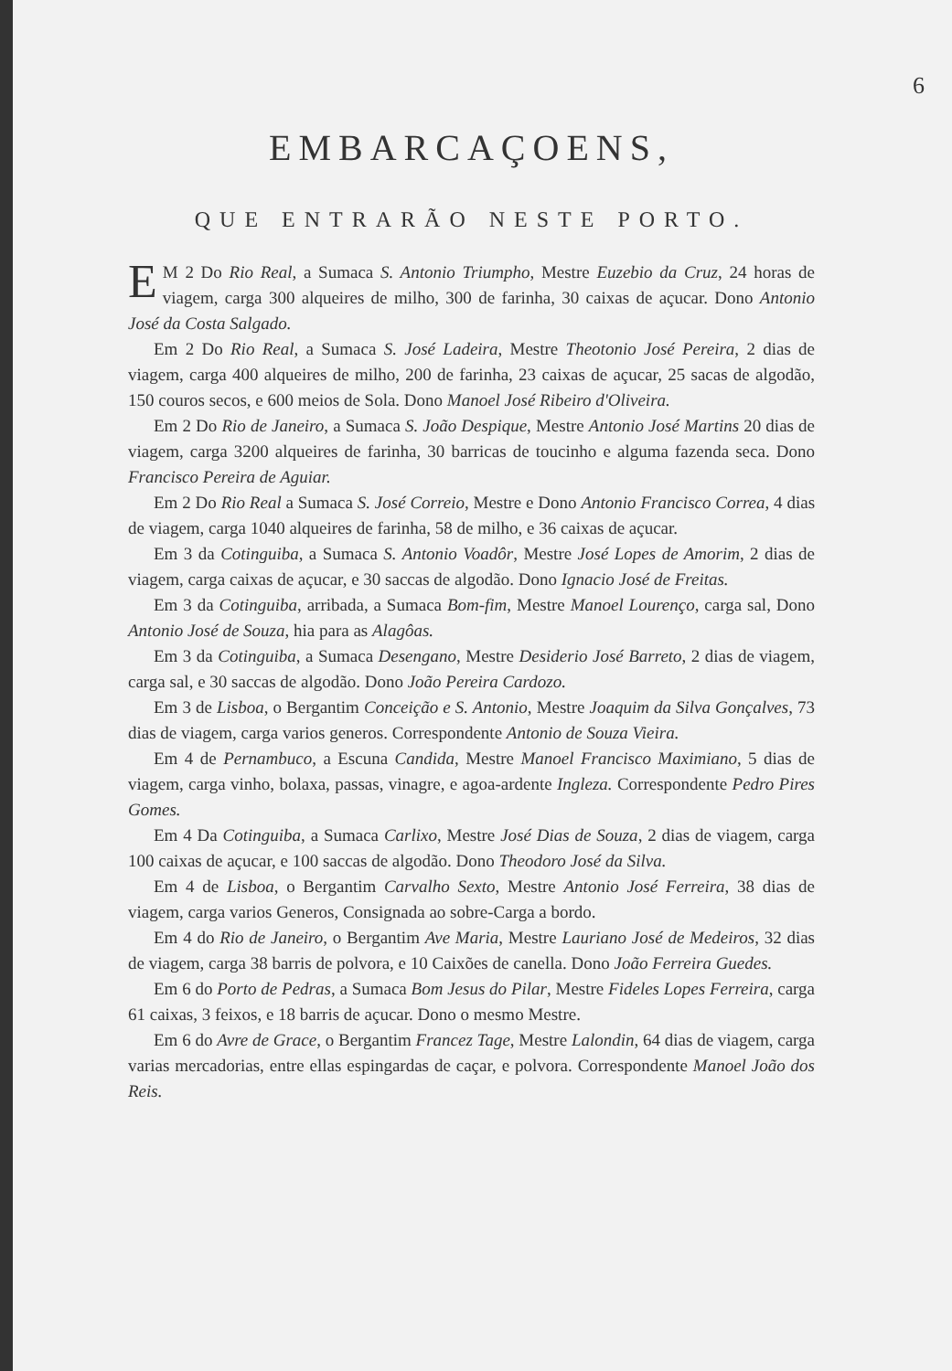6
EMBARCAÇOENS,
QUE ENTRARÃO NESTE PORTO.
EM 2 Do Rio Real, a Sumaca S. Antonio Triumpho, Mestre Euzebio da Cruz, 24 horas de viagem, carga 300 alqueires de milho, 300 de farinha, 30 caixas de açucar. Dono Antonio José da Costa Salgado.
Em 2 Do Rio Real, a Sumaca S. José Ladeira, Mestre Theotonio José Pereira, 2 dias de viagem, carga 400 alqueires de milho, 200 de farinha, 23 caixas de açucar, 25 sacas de algodão, 150 couros secos, e 600 meios de Sola. Dono Manoel José Ribeiro d'Oliveira.
Em 2 Do Rio de Janeiro, a Sumaca S. João Despique, Mestre Antonio José Martins 20 dias de viagem, carga 3200 alqueires de farinha, 30 barricas de toucinho e alguma fazenda seca. Dono Francisco Pereira de Aguiar.
Em 2 Do Rio Real a Sumaca S. José Correio, Mestre e Dono Antonio Francisco Correa, 4 dias de viagem, carga 1040 alqueires de farinha, 58 de milho, e 36 caixas de açucar.
Em 3 da Cotinguiba, a Sumaca S. Antonio Voadôr, Mestre José Lopes de Amorim, 2 dias de viagem, carga caixas de açucar, e 30 saccas de algodão. Dono Ignacio José de Freitas.
Em 3 da Cotinguiba, arribada, a Sumaca Bom-fim, Mestre Manoel Lourenço, carga sal, Dono Antonio José de Souza, hia para as Alagôas.
Em 3 da Cotinguiba, a Sumaca Desengano, Mestre Desiderio José Barreto, 2 dias de viagem, carga sal, e 30 saccas de algodão. Dono João Pereira Cardozo.
Em 3 de Lisboa, o Bergantim Conceição e S. Antonio, Mestre Joaquim da Silva Gonçalves, 73 dias de viagem, carga varios generos. Correspondente Antonio de Souza Vieira.
Em 4 de Pernambuco, a Escuna Candida, Mestre Manoel Francisco Maximiano, 5 dias de viagem, carga vinho, bolaxa, passas, vinagre, e agoa-ardente Ingleza. Correspondente Pedro Pires Gomes.
Em 4 Da Cotinguiba, a Sumaca Carlixo, Mestre José Dias de Souza, 2 dias de viagem, carga 100 caixas de açucar, e 100 saccas de algodão. Dono Theodoro José da Silva.
Em 4 de Lisboa, o Bergantim Carvalho Sexto, Mestre Antonio José Ferreira, 38 dias de viagem, carga varios Generos, Consignada ao sobre-Carga a bordo.
Em 4 do Rio de Janeiro, o Bergantim Ave Maria, Mestre Lauriano José de Medeiros, 32 dias de viagem, carga 38 barris de polvora, e 10 Caixões de canella. Dono João Ferreira Guedes.
Em 6 do Porto de Pedras, a Sumaca Bom Jesus do Pilar, Mestre Fideles Lopes Ferreira, carga 61 caixas, 3 feixos, e 18 barris de açucar. Dono o mesmo Mestre.
Em 6 do Avre de Grace, o Bergantim Francez Tage, Mestre Lalondin, 64 dias de viagem, carga varias mercadorias, entre ellas espingardas de caçar, e polvora. Correspondente Manoel João dos Reis.